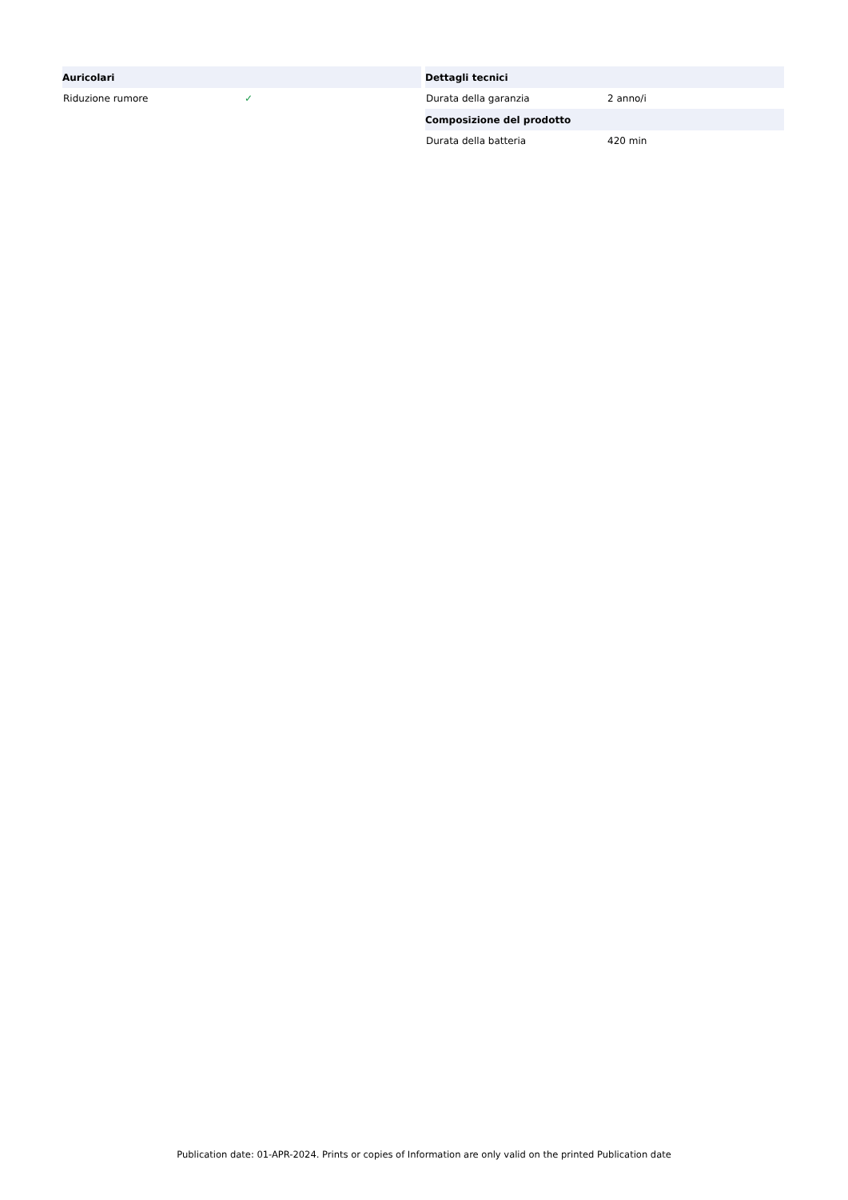| Auricolari | |
| --- | --- |
| Riduzione rumore | ✓ |
| Dettagli tecnici | |
| --- | --- |
| Durata della garanzia | 2 anno/i |
| Composizione del prodotto | |
| Durata della batteria | 420 min |
Publication date: 01-APR-2024. Prints or copies of Information are only valid on the printed Publication date